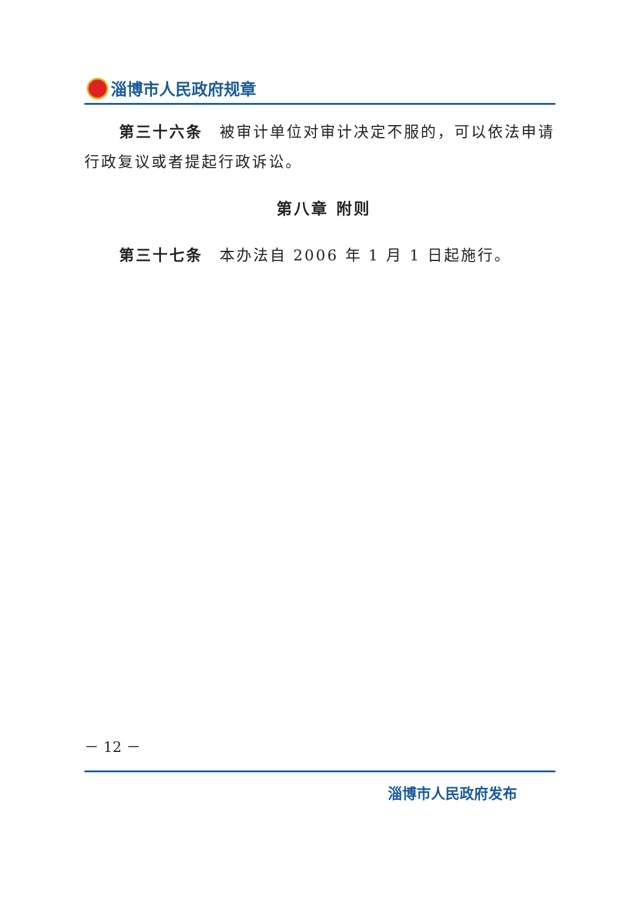淄博市人民政府规章
第三十六条　被审计单位对审计决定不服的，可以依法申请行政复议或者提起行政诉讼。
第八章 附则
第三十七条　本办法自 2006 年 1 月 1 日起施行。
－ 12 －
淄博市人民政府发布